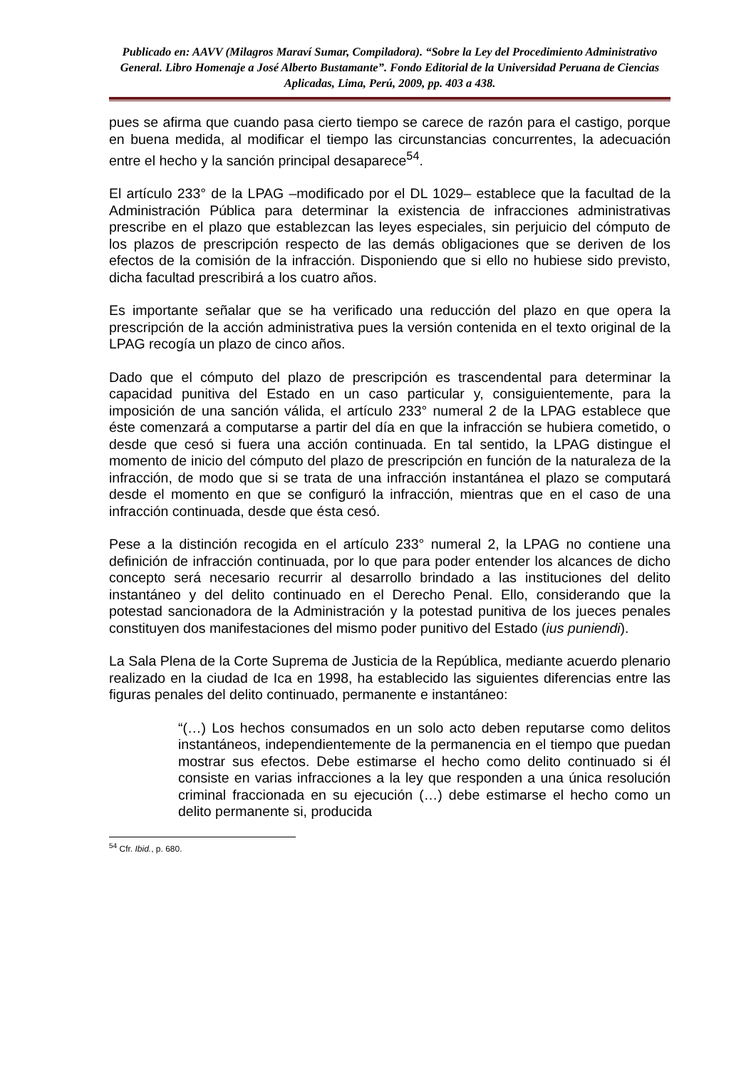Publicado en: AAVV (Milagros Maraví Sumar, Compiladora). “Sobre la Ley del Procedimiento Administrativo General. Libro Homenaje a José Alberto Bustamante”. Fondo Editorial de la Universidad Peruana de Ciencias Aplicadas, Lima, Perú, 2009, pp. 403 a 438.
pues se afirma que cuando pasa cierto tiempo se carece de razón para el castigo, porque en buena medida, al modificar el tiempo las circunstancias concurrentes, la adecuación entre el hecho y la sanción principal desaparece<sup>54</sup>.
El artículo 233° de la LPAG –modificado por el DL 1029– establece que la facultad de la Administración Pública para determinar la existencia de infracciones administrativas prescribe en el plazo que establezcan las leyes especiales, sin perjuicio del cómputo de los plazos de prescripción respecto de las demás obligaciones que se deriven de los efectos de la comisión de la infracción. Disponiendo que si ello no hubiese sido previsto, dicha facultad prescribirá a los cuatro años.
Es importante señalar que se ha verificado una reducción del plazo en que opera la prescripción de la acción administrativa pues la versión contenida en el texto original de la LPAG recogía un plazo de cinco años.
Dado que el cómputo del plazo de prescripción es trascendental para determinar la capacidad punitiva del Estado en un caso particular y, consiguientemente, para la imposición de una sanción válida, el artículo 233° numeral 2 de la LPAG establece que éste comenzará a computarse a partir del día en que la infracción se hubiera cometido, o desde que cesó si fuera una acción continuada. En tal sentido, la LPAG distingue el momento de inicio del cómputo del plazo de prescripción en función de la naturaleza de la infracción, de modo que si se trata de una infracción instantánea el plazo se computará desde el momento en que se configuró la infracción, mientras que en el caso de una infracción continuada, desde que ésta cesó.
Pese a la distinción recogida en el artículo 233° numeral 2, la LPAG no contiene una definición de infracción continuada, por lo que para poder entender los alcances de dicho concepto será necesario recurrir al desarrollo brindado a las instituciones del delito instantáneo y del delito continuado en el Derecho Penal. Ello, considerando que la potestad sancionadora de la Administración y la potestad punitiva de los jueces penales constituyen dos manifestaciones del mismo poder punitivo del Estado (ius puniendi).
La Sala Plena de la Corte Suprema de Justicia de la República, mediante acuerdo plenario realizado en la ciudad de Ica en 1998, ha establecido las siguientes diferencias entre las figuras penales del delito continuado, permanente e instantáneo:
“(…) Los hechos consumados en un solo acto deben reputarse como delitos instantáneos, independientemente de la permanencia en el tiempo que puedan mostrar sus efectos. Debe estimarse el hecho como delito continuado si él consiste en varias infracciones a la ley que responden a una única resolución criminal fraccionada en su ejecución (…) debe estimarse el hecho como un delito permanente si, producida
<sup>54</sup> Cfr. Ibid., p. 680.